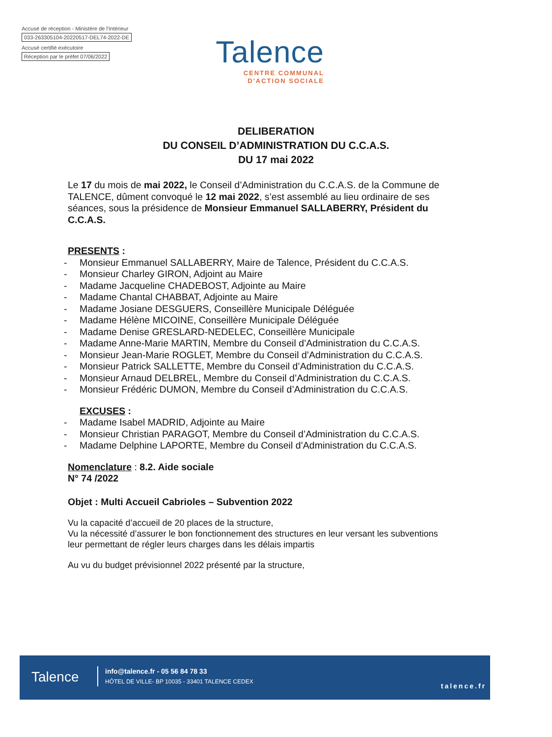Accusé de réception - Ministère de l'Intérieur
033-263305104-20220517-DEL74-2022-DE
Accusé certifié exécutoire
Réception par le préfet 07/06/2022
Talence
CENTRE COMMUNAL
D'ACTION SOCIALE
DELIBERATION
DU CONSEIL D’ADMINISTRATION DU C.C.A.S.
DU 17 mai 2022
Le 17 du mois de mai 2022, le Conseil d’Administration du C.C.A.S. de la Commune de TALENCE, dûment convoqué le 12 mai 2022, s’est assemblé au lieu ordinaire de ses séances, sous la présidence de Monsieur Emmanuel SALLABERRY, Président du C.C.A.S.
PRESENTS :
- Monsieur Emmanuel SALLABERRY, Maire de Talence, Président du C.C.A.S.
- Monsieur Charley GIRON, Adjoint au Maire
- Madame Jacqueline CHADEBOST, Adjointe au Maire
- Madame Chantal CHABBAT, Adjointe au Maire
- Madame Josiane DESGUERS, Conseillère Municipale Déléguée
- Madame Hélène MICOINE, Conseillère Municipale Déléguée
- Madame Denise GRESLARD-NEDELEC, Conseillère Municipale
- Madame Anne-Marie MARTIN, Membre du Conseil d’Administration du C.C.A.S.
- Monsieur Jean-Marie ROGLET, Membre du Conseil d’Administration du C.C.A.S.
- Monsieur Patrick SALLETTE, Membre du Conseil d’Administration du C.C.A.S.
- Monsieur Arnaud DELBREL, Membre du Conseil d’Administration du C.C.A.S.
- Monsieur Frédéric DUMON, Membre du Conseil d’Administration du C.C.A.S.
EXCUSES :
- Madame Isabel MADRID, Adjointe au Maire
- Monsieur Christian PARAGOT, Membre du Conseil d’Administration du C.C.A.S.
- Madame Delphine LAPORTE, Membre du Conseil d’Administration du C.C.A.S.
Nomenclature : 8.2. Aide sociale
N° 74 /2022
Objet : Multi Accueil Cabrioles – Subvention 2022
Vu la capacité d’accueil de 20 places de la structure,
Vu la nécessité d’assurer le bon fonctionnement des structures en leur versant les subventions leur permettant de régler leurs charges dans les délais impartis
Au vu du budget prévisionnel 2022 présenté par la structure,
Talence
info@talence.fr - 05 56 84 78 33
HÔTEL DE VILLE- BP 10035 - 33401 TALENCE CEDEX
talence.fr